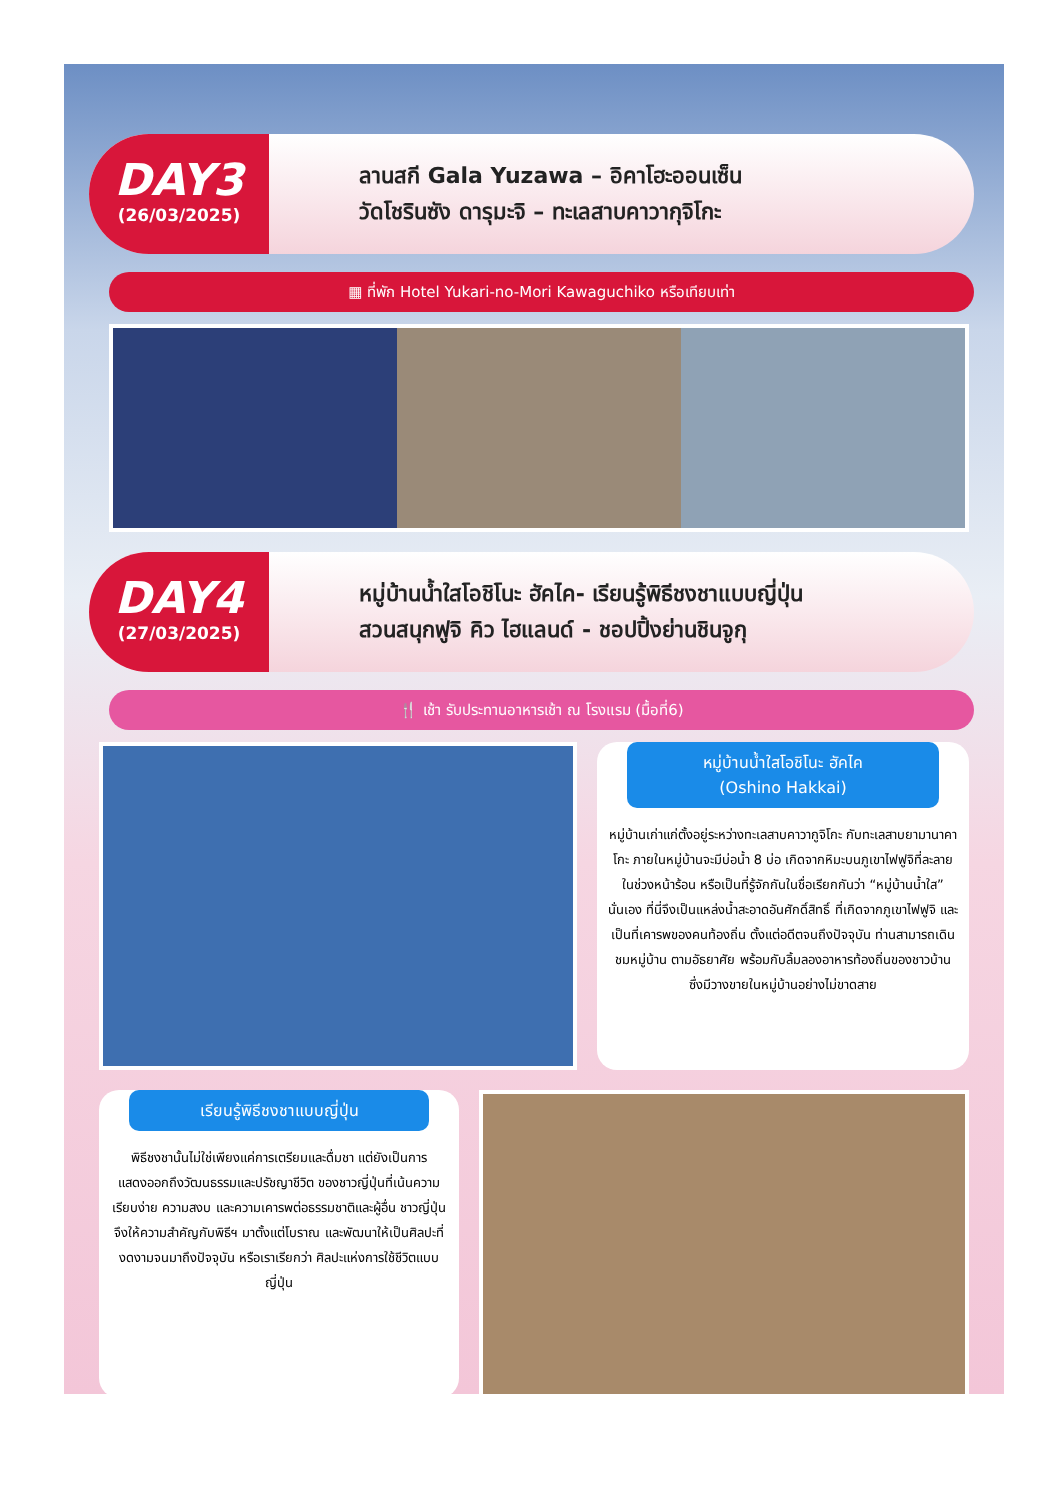DAY3
(26/03/2025)
ลานสกี Gala Yuzawa – อิคาโฮะออนเซ็น
วัดโชรินซัง ดารุมะจิ – ทะเลสาบคาวากุจิโกะ
▦ ที่พัก Hotel Yukari-no-Mori Kawaguchiko หรือเทียบเท่า
DAY4
(27/03/2025)
หมู่บ้านน้ำใสโอชิโนะ ฮัคไค- เรียนรู้พิธีชงชาแบบญี่ปุ่น
สวนสนุกฟูจิ คิว ไฮแลนด์ - ชอปปิ้งย่านชินจูกุ
🍴 เช้า รับประทานอาหารเช้า ณ โรงแรม (มื้อที่6)
หมู่บ้านน้ำใสโอชิโนะ ฮัคไค
(Oshino Hakkai)
หมู่บ้านเก่าแก่ตั้งอยู่ระหว่างทะเลสาบคาวากูจิโกะ กับทะเลสาบยามานาคาโกะ ภายในหมู่บ้านจะมีบ่อน้ำ 8 บ่อ เกิดจากหิมะบนภูเขาไฟฟูจิที่ละลายในช่วงหน้าร้อน หรือเป็นที่รู้จักกันในชื่อเรียกกันว่า “หมู่บ้านน้ำใส” นั่นเอง ที่นี่จึงเป็นแหล่งน้ำสะอาดอันศักดิ์สิทธิ์ ที่เกิดจากภูเขาไฟฟูจิ และเป็นที่เคารพของคนท้องถิ่น ตั้งแต่อดีตจนถึงปัจจุบัน ท่านสามารถเดินชมหมู่บ้าน ตามอัธยาศัย พร้อมกับลิ้มลองอาหารท้องถิ่นของชาวบ้าน ซึ่งมีวางขายในหมู่บ้านอย่างไม่ขาดสาย
เรียนรู้พิธีชงชาแบบญี่ปุ่น
พิธีชงชานั้นไม่ใช่เพียงแค่การเตรียมและดื่มชา แต่ยังเป็นการแสดงออกถึงวัฒนธรรมและปรัชญาชีวิต ของชาวญี่ปุ่นที่เน้นความเรียบง่าย ความสงบ และความเคารพต่อธรรมชาติและผู้อื่น ชาวญี่ปุ่น จึงให้ความสำคัญกับพิธีฯ มาตั้งแต่โบราณ และพัฒนาให้เป็นศิลปะที่งดงามจนมาถึงปัจจุบัน หรือเราเรียกว่า ศิลปะแห่งการใช้ชีวิตแบบญี่ปุ่น